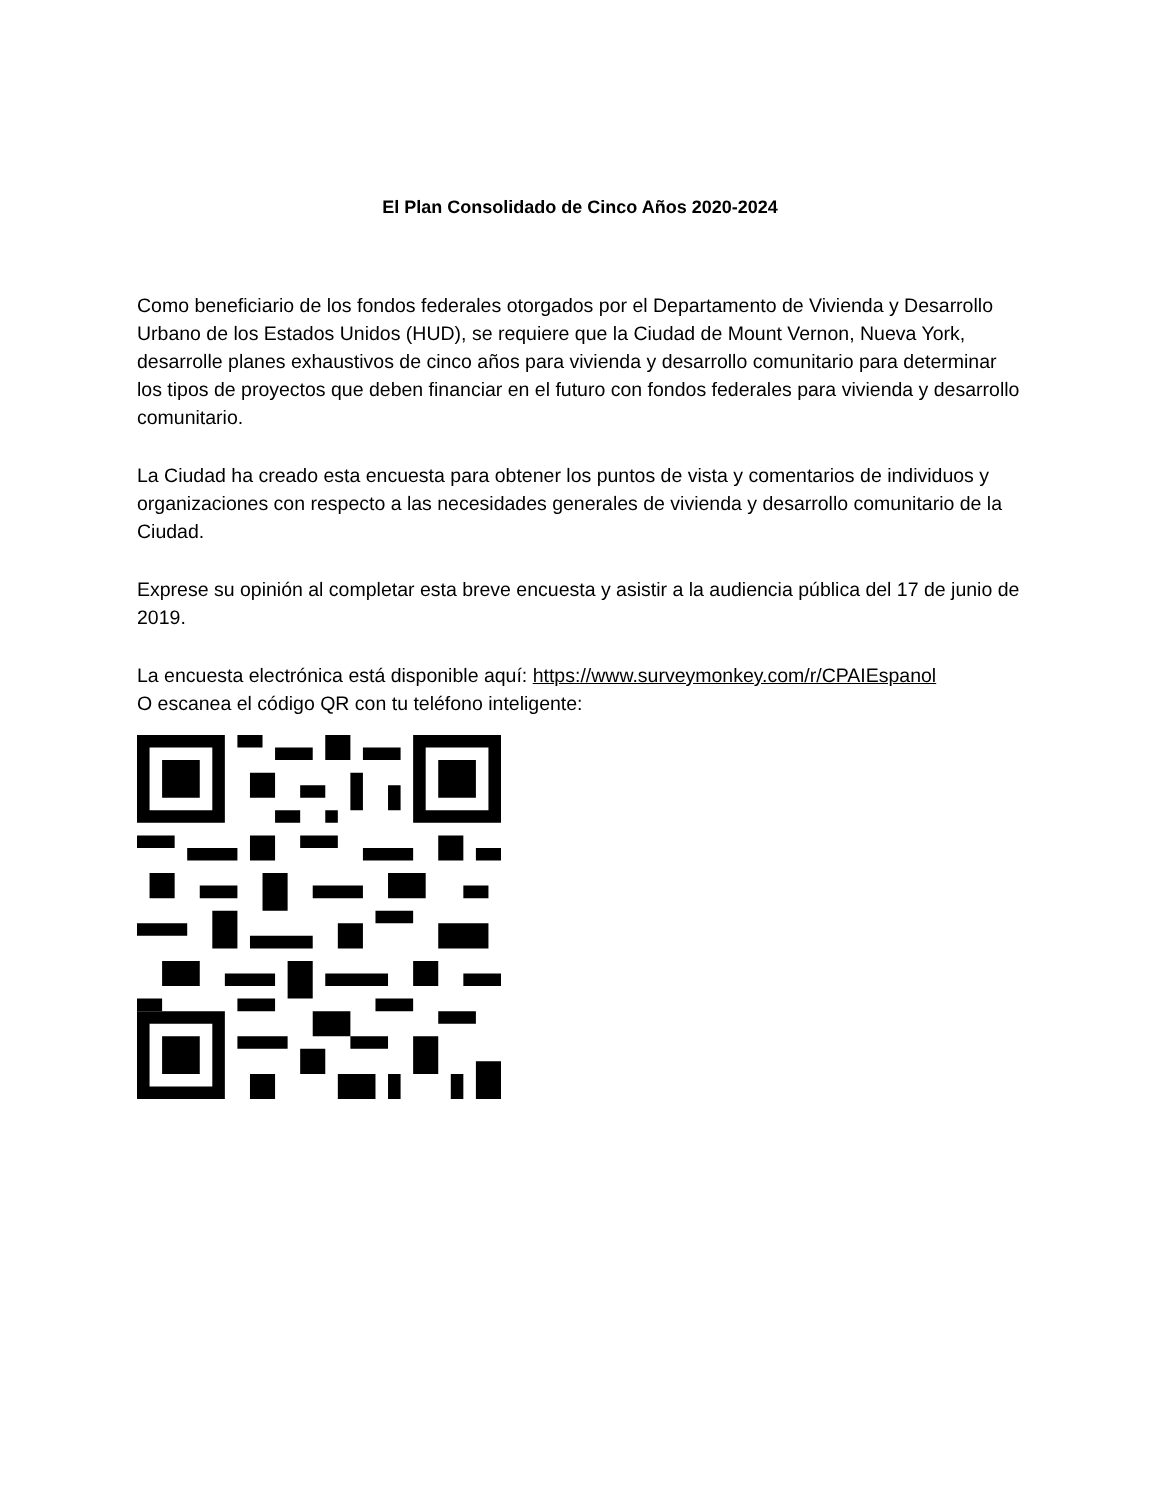El Plan Consolidado de Cinco Años 2020-2024
Como beneficiario de los fondos federales otorgados por el Departamento de Vivienda y Desarrollo Urbano de los Estados Unidos (HUD), se requiere que la Ciudad de Mount Vernon, Nueva York, desarrolle planes exhaustivos de cinco años para vivienda y desarrollo comunitario para determinar los tipos de proyectos que deben financiar en el futuro con fondos federales para vivienda y desarrollo comunitario.
La Ciudad ha creado esta encuesta para obtener los puntos de vista y comentarios de individuos y organizaciones con respecto a las necesidades generales de vivienda y desarrollo comunitario de la Ciudad.
Exprese su opinión al completar esta breve encuesta y asistir a la audiencia pública del 17 de junio de 2019.
La encuesta electrónica está disponible aquí: https://www.surveymonkey.com/r/CPAIEspanol
O escanea el código QR con tu teléfono inteligente: